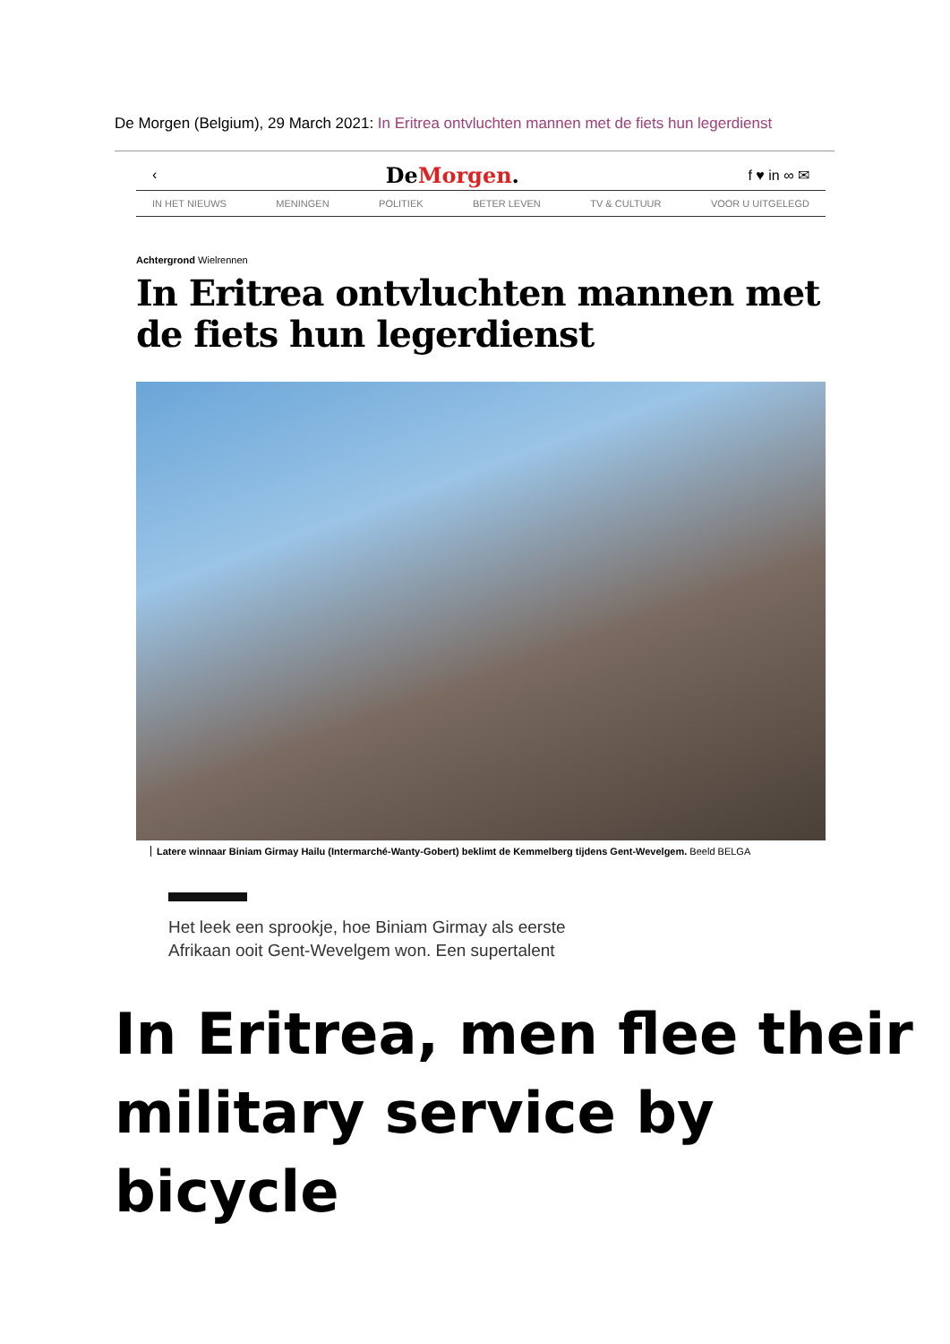De Morgen (Belgium), 29 March 2021: In Eritrea ontvluchten mannen met de fiets hun legerdienst
‹ DeMorgen. f ♥ in ∞ ✉
IN HET NIEUWS MENINGEN POLITIEK BETER LEVEN TV & CULTUUR VOOR U UITGELEGD
Achtergrond Wielrennen
In Eritrea ontvluchten mannen met de fiets hun legerdienst
Latere winnaar Biniam Girmay Hailu (Intermarché-Wanty-Gobert) beklimt de Kemmelberg tijdens Gent-Wevelgem. Beeld BELGA
Het leek een sprookje, hoe Biniam Girmay als eerste
Afrikaan ooit Gent-Wevelgem won. Een supertalent
In Eritrea, men flee their
military service by bicycle